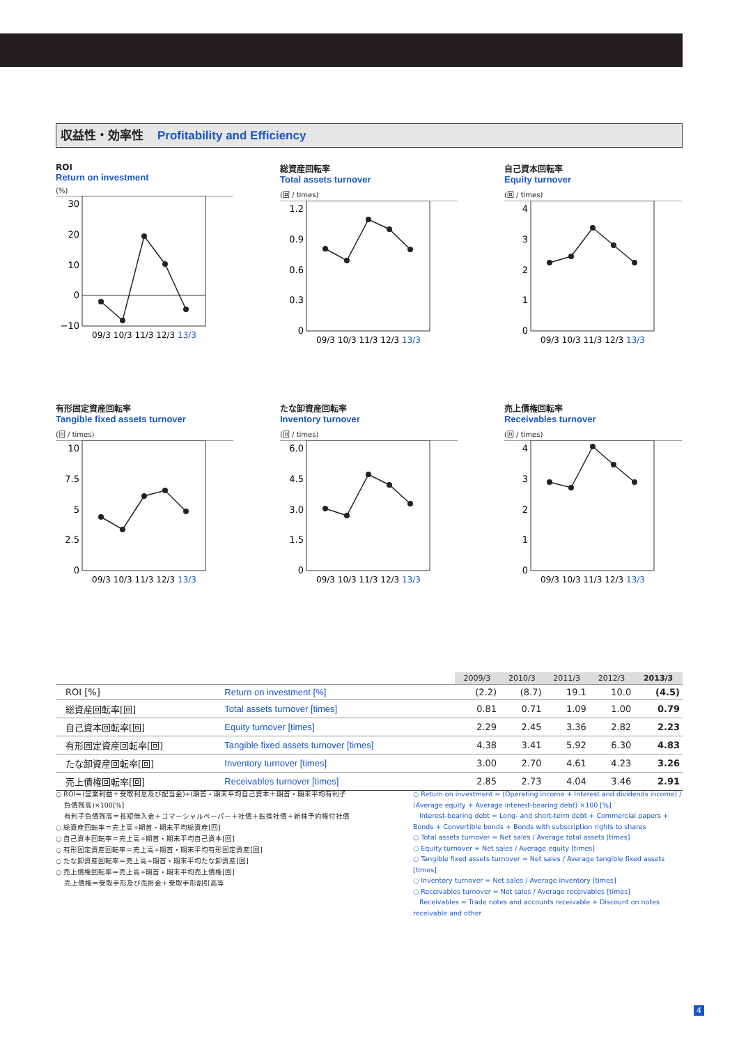収益性・効率性 Profitability and Efficiency
ROI
Return on investment
(%)
30
20
10
0
−10
09/3 10/3 11/3 12/3 13/3
総資産回転率
Total assets turnover
(回 / times)
1.2
0.9
0.6
0.3
0
09/3 10/3 11/3 12/3 13/3
自己資本回転率
Equity turnover
(回 / times)
4
3
2
1
0
09/3 10/3 11/3 12/3 13/3
有形固定資産回転率
Tangible fixed assets turnover
(回 / times)
10
7.5
5
2.5
0
09/3 10/3 11/3 12/3 13/3
たな卸資産回転率
Inventory turnover
(回 / times)
6.0
4.5
3.0
1.5
0
09/3 10/3 11/3 12/3 13/3
売上債権回転率
Receivables turnover
(回 / times)
4
3
2
1
0
09/3 10/3 11/3 12/3 13/3
| | | 2009/3 | 2010/3 | 2011/3 | 2012/3 | 2013/3 |
| ROI [%] | Return on investment [%] | (2.2) | (8.7) | 19.1 | 10.0 | (4.5) |
| 総資産回転率[回] | Total assets turnover [times] | 0.81 | 0.71 | 1.09 | 1.00 | 0.79 |
| 自己資本回転率[回] | Equity turnover [times] | 2.29 | 2.45 | 3.36 | 2.82 | 2.23 |
| 有形固定資産回転率[回] | Tangible fixed assets turnover [times] | 4.38 | 3.41 | 5.92 | 6.30 | 4.83 |
| たな卸資産回転率[回] | Inventory turnover [times] | 3.00 | 2.70 | 4.61 | 4.23 | 3.26 |
| 売上債権回転率[回] | Receivables turnover [times] | 2.85 | 2.73 | 4.04 | 3.46 | 2.91 |
○ ROI＝(営業利益＋受取利息及び配当金)÷(期首・期末平均自己資本＋期首・期末平均有利子
負債残高)×100[%]
有利子負債残高＝長短借入金＋コマーシャルペーパー＋社債＋転換社債＋新株予約権付社債
○ 総資産回転率＝売上高÷期首・期末平均総資産[回]
○ 自己資本回転率＝売上高÷期首・期末平均自己資本[回]
○ 有形固定資産回転率＝売上高÷期首・期末平均有形固定資産[回]
○ たな卸資産回転率＝売上高÷期首・期末平均たな卸資産[回]
○ 売上債権回転率＝売上高÷期首・期末平均売上債権[回]
売上債権＝受取手形及び売掛金＋受取手形割引高等
○ Return on investment = (Operating income + Interest and dividends income) / (Average equity + Average interest-bearing debt) ×100 [%]
Interest-bearing debt = Long- and short-term debt + Commercial papers + Bonds + Convertible bonds + Bonds with subscription rights to shares
○ Total assets turnover = Net sales / Average total assets [times]
○ Equity turnover = Net sales / Average equity [times]
○ Tangible fixed assets turnover = Net sales / Average tangible fixed assets [times]
○ Inventory turnover = Net sales / Average inventory [times]
○ Receivables turnover = Net sales / Average receivables [times]
Receivables = Trade notes and accounts receivable + Discount on notes receivable and other
4